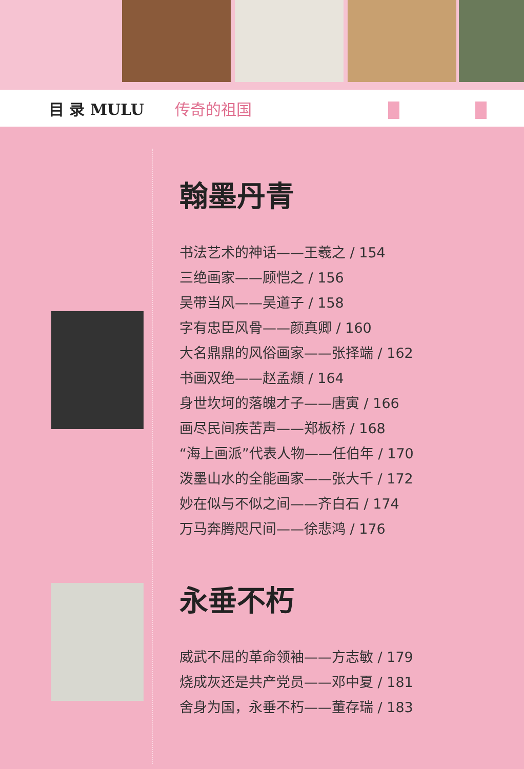目 录 MULU 传奇的祖国
翰墨丹青
书法艺术的神话——王羲之 / 154
三绝画家——顾恺之 / 156
吴带当风——吴道子 / 158
字有忠臣风骨——颜真卿 / 160
大名鼎鼎的风俗画家——张择端 / 162
书画双绝——赵孟頫 / 164
身世坎坷的落魄才子——唐寅 / 166
画尽民间疾苦声——郑板桥 / 168
“海上画派”代表人物——任伯年 / 170
泼墨山水的全能画家——张大千 / 172
妙在似与不似之间——齐白石 / 174
万马奔腾咫尺间——徐悲鸿 / 176
永垂不朽
威武不屈的革命领袖——方志敏 / 179
烧成灰还是共产党员——邓中夏 / 181
舍身为国，永垂不朽——董存瑞 / 183